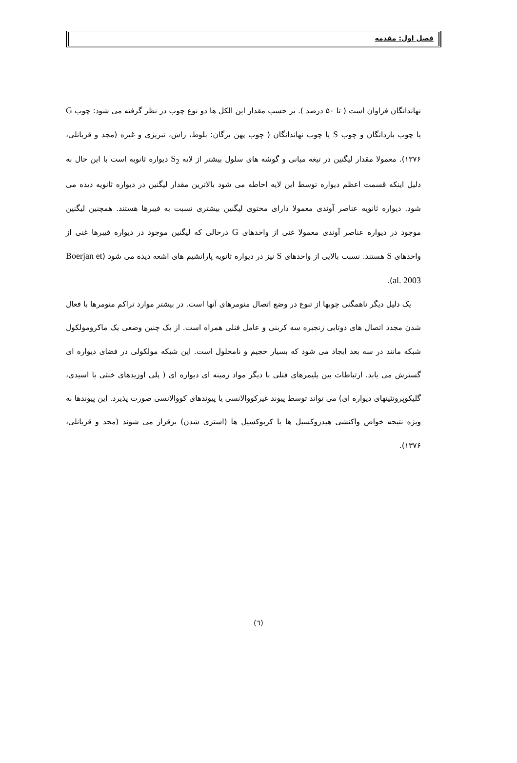فصل اول: مقدمه
نهاندانگان فراوان است ( تا ۵۰ درصد ). بر حسب مقدار این الکل ها دو نوع چوب در نظر گرفته می شود: چوب G یا چوب بازدانگان و چوب S یا چوب نهاندانگان ( چوب پهن برگان: بلوط، راش، تبریزی و غیره (مجد و قربانلی، ۱۳۷۶). معمولا مقدار لیگنین در تیغه میانی و گوشه های سلول بیشتر از لایه S<sub>2</sub> دیواره ثانویه است با این حال به دلیل اینکه قسمت اعظم دیواره توسط این لایه احاطه می شود بالاترین مقدار لیگنین در دیواره ثانویه دیده می شود. دیواره ثانویه عناصر آوندی معمولا دارای محتوی لیگنین بیشتری نسبت به فیبرها هستند. همچنین لیگنین موجود در دیواره عناصر آوندی معمولا غنی از واحدهای G درحالی که لیگنین موجود در دیواره فیبرها غنی از واحدهای S هستند. نسبت بالایی از واحدهای S نیز در دیواره ثانویه پارانشیم های اشعه دیده می شود (Boerjan et al. 2003).
یک دلیل دیگر ناهمگنی چوبها از تنوع در وضع اتصال منومرهای آنها است. در بیشتر موارد تراکم منومرها با فعال شدن مجدد اتصال های دوتایی زنجیره سه کربنی و عامل فنلی همراه است. از یک چنین وضعی یک ماکرومولکول شبکه مانند در سه بعد ایجاد می شود که بسیار حجیم و نامحلول است. این شبکه مولکولی در فضای دیواره ای گسترش می یابد. ارتباطات بین پلیمرهای فنلی با دیگر مواد زمینه ای دیواره ای ( پلی اوزیدهای خنثی یا اسیدی، گلیکوپروتئینهای دیواره ای) می تواند توسط پیوند غیرکووالانسی یا پیوندهای کووالانسی صورت پذیرد. این پیوندها به ویژه نتیجه خواص واکنشی هیدروکسیل ها یا کربوکسیل ها (استری شدن) برقرار می شوند (مجد و قربانلی، ۱۳۷۶).
(٦)